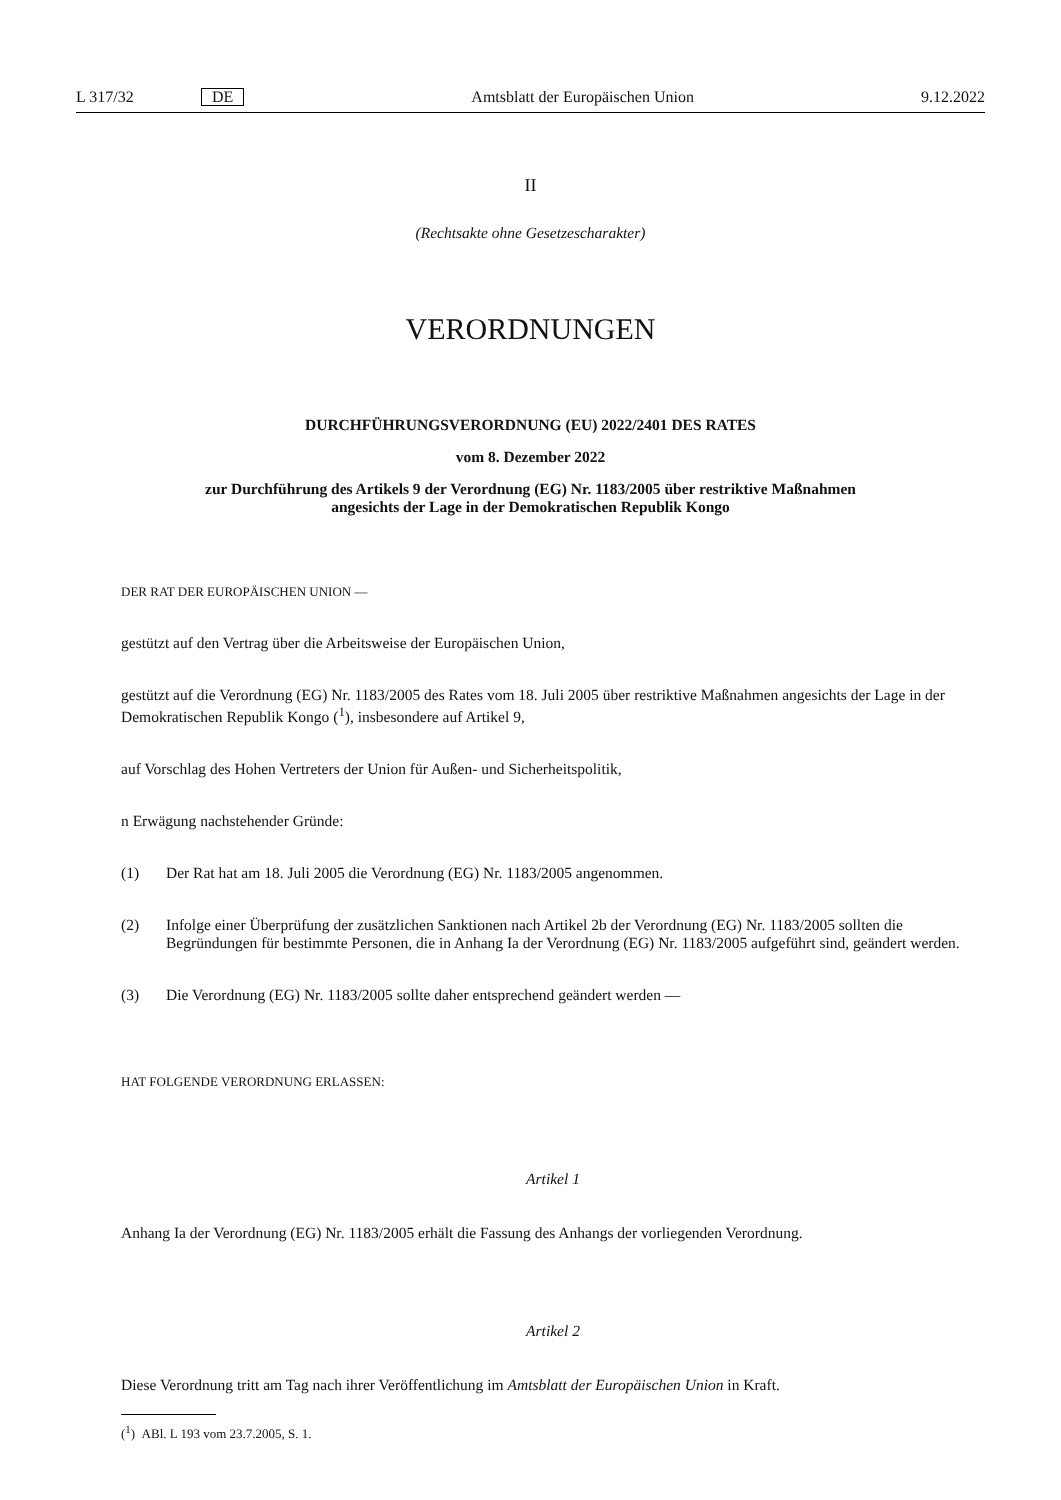L 317/32 DE Amtsblatt der Europäischen Union 9.12.2022
II
(Rechtsakte ohne Gesetzescharakter)
VERORDNUNGEN
DURCHFÜHRUNGSVERORDNUNG (EU) 2022/2401 DES RATES
vom 8. Dezember 2022
zur Durchführung des Artikels 9 der Verordnung (EG) Nr. 1183/2005 über restriktive Maßnahmen
angesichts der Lage in der Demokratischen Republik Kongo
DER RAT DER EUROPÄISCHEN UNION —
gestützt auf den Vertrag über die Arbeitsweise der Europäischen Union,
gestützt auf die Verordnung (EG) Nr. 1183/2005 des Rates vom 18. Juli 2005 über restriktive Maßnahmen angesichts der Lage in der Demokratischen Republik Kongo (<sup>1</sup>), insbesondere auf Artikel 9,
auf Vorschlag des Hohen Vertreters der Union für Außen- und Sicherheitspolitik,
n Erwägung nachstehender Gründe:
(1) Der Rat hat am 18. Juli 2005 die Verordnung (EG) Nr. 1183/2005 angenommen.
(2) Infolge einer Überprüfung der zusätzlichen Sanktionen nach Artikel 2b der Verordnung (EG) Nr. 1183/2005 sollten die Begründungen für bestimmte Personen, die in Anhang Ia der Verordnung (EG) Nr. 1183/2005 aufgeführt sind, geändert werden.
(3) Die Verordnung (EG) Nr. 1183/2005 sollte daher entsprechend geändert werden —
HAT FOLGENDE VERORDNUNG ERLASSEN:
Artikel 1
Anhang Ia der Verordnung (EG) Nr. 1183/2005 erhält die Fassung des Anhangs der vorliegenden Verordnung.
Artikel 2
Diese Verordnung tritt am Tag nach ihrer Veröffentlichung im Amtsblatt der Europäischen Union in Kraft.
(<sup>1</sup>) ABl. L 193 vom 23.7.2005, S. 1.